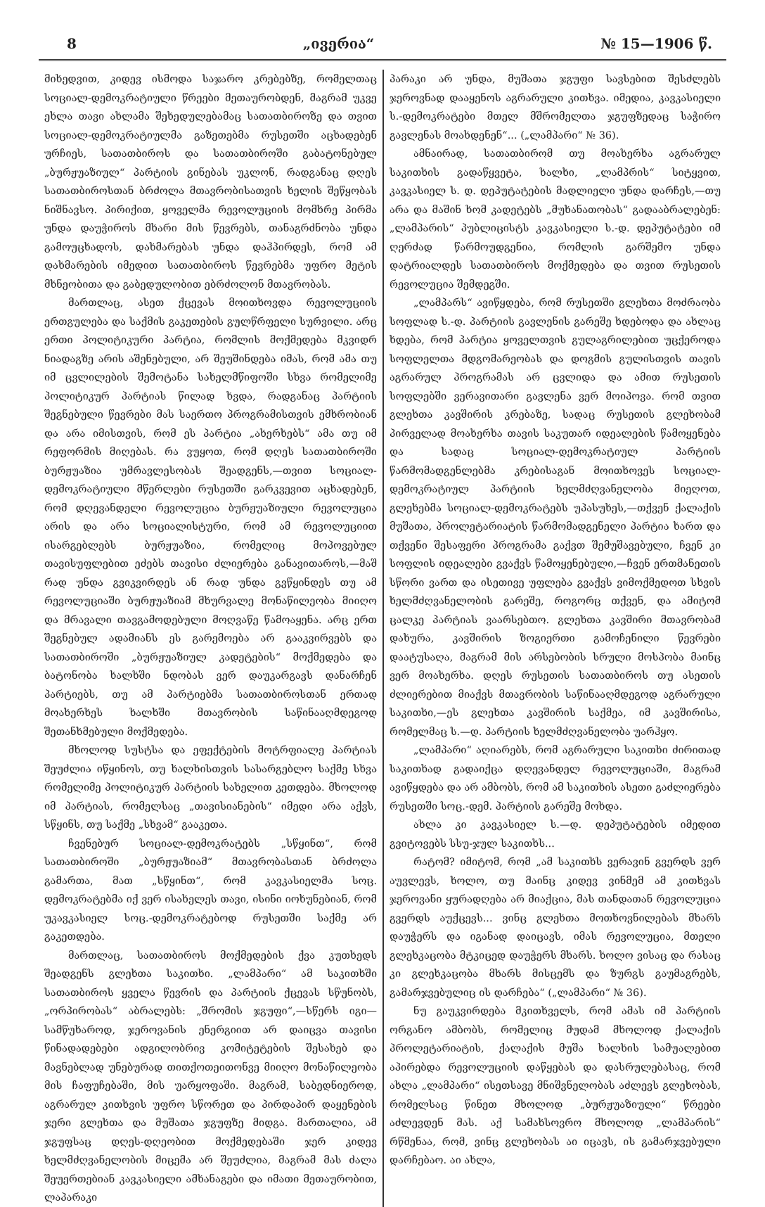8 „ივერია“№ 15—1906 წ.
მიხედვით, კიდევ ისმოდა საჯარო კრებებზე, რომელთაც სოციალ-დემოკრატიული წრეები მეთაურობდენ, მაგრამ უკვე ეხლა თავი ახლამა შეხედულებამაც სათათბიროზე და თვით სოციალ-დემოკრატიულმა გაზეთებმა რუსეთში აცხადებენ ურჩიეს, სათათბიროს და სათათბიროში გაბატონებულ „ბურჟუაზიულ“ პარტიის გინებას უკლონ, რადგანაც დღეს სათათბიროსთან ბრძოლა მთავრობისათვის ხელის შეწყობას ნიშნავსო. პირიქით, ყოველმა რევოლუციის მომხრე პირმა უნდა დაუჭიროს მხარი მის წევრებს, თანაგრძნობა უნდა გამოუცხადოს, დახმარებას უნდა დაჰპირდეს, რომ ამ დახმარების იმედით სათათბიროს წევრებმა უფრო მეტის მხნეობითა და გაბედულობით ებრძოლონ მთავრობას.
მართლაც, ასეთ ქცევას მოითხოვდა რევოლუციის ერთგულება და საქმის გაკეთების გულწრფელი სურვილი. არც ერთი პოლიტიკური პარტია, რომლის მოქმედება მკვიდრ ნიადაგზე არის აშენებული, არ შეუშინდება იმას, რომ ამა თუ იმ ცვლილების შემოტანა სახელმწიფოში სხვა რომელიმე პოლიტიკურ პარტიას წილად ხვდა, რადგანაც პარტიის შეგნებული წევრები მას საერთო პროგრამისთვის ემხრობიან და არა იმისთვის, რომ ეს პარტია „ახერხებს“ ამა თუ იმ რეფორმის მიღებას. რა ვუყოთ, რომ დღეს სათათბიროში ბურჟუაზია უმრავლესობას შეადგენს,—თვით სოციალ-დემოკრატიული მწერლები რუსეთში გარკვევით აცხადებენ, რომ დღევანდელი რევოლუცია ბურჟუაზიული რევოლუცია არის და არა სოციალისტური, რომ ამ რევოლუციით ისარგებლებს ბურჟუაზია, რომელიც მოპოვებულ თავისუფლებით ეძებს თავისი ძლიერება განავითაროს,—მაშ რად უნდა გვიკვირდეს ან რად უნდა გვწყინდეს თუ ამ რევოლუციაში ბურჟუაზიამ მხურვალე მონაწილეობა მიიღო და მრავალი თავგამოდებული მოღვაწე წამოაყენა. არც ერთ შეგნებულ ადამიანს ეს გარემოება არ გააკვირვებს და სათათბიროში „ბურჟუაზიულ კადეტების“ მოქმედება და ბატონობა ხალხში ნდობას ვერ დაუკარგავს დანარჩენ პარტიებს, თუ ამ პარტიებმა სათათბიროსთან ერთად მოახერხეს ხალხში მთავრობის საწინააღმდეგოდ შეთანხმებული მოქმედება.
მხოლოდ სუსტსა და ეფექტების მოტრფიალე პარტიას შეუძლია იწყინოს, თუ ხალხისთვის სასარგებლო საქმე სხვა რომელიმე პოლიტიკურ პარტიის სახელით კეთდება. მხოლოდ იმ პარტიას, რომელსაც „თავისიანების“ იმედი არა აქვს, სწყინს, თუ საქმე „სხვამ“ გააკეთა.
ჩვენებურ სოციალ-დემოკრატებს „სწყინთ“, რომ სათათბიროში „ბურჟუაზიამ“ მთავრობასთან ბრძოლა გამართა, მათ „სწყინთ“, რომ კავკასიელმა სოც. დემოკრატებმა იქ ვერ ისახელეს თავი, ისინი იოხუნებიან, რომ უკავკასიელ სოც.-დემოკრატებოდ რუსეთში საქმე არ გაკეთდება.
მართლაც, სათათბიროს მოქმედების ქვა კუთხედს შეადგენს გლეხთა საკითხი. „ლამპარი“ ამ საკითხში სათათბიროს ყველა წევრის და პარტიის ქცევას სწუნობს, „ორპირობას“ აბრალებს: „შრომის ჯგუფი“,—სწერს იგი—სამწუხაროდ, ჯეროვანის ენერგიით არ დაიცვა თავისი წინადადებები ადგილობრივ კომიტეტების შესახებ და მავნებლად უნებურად თითქოთეითონვე მიიღო მონაწილეობა მის ჩაფუჩებაში, მის უარყოფაში. მაგრამ, საბედნიეროდ, აგრარულ კითხვის უფრო სწორეთ და პირდაპირ დაყენების ჯერი გლეხთა და მუშათა ჯგუფზე მიდგა. მართალია, ამ ჯგუფსაც დღეს-დღეობით მოქმედებაში ჯერ კიდევ ხელმძღვანელობის მიცემა არ შეუძლია, მაგრამ მას ძალა შეუერთებიან კავკასიელი ამხანაგები და იმათი მეთაურობით, ლაპარაკი
პარაკი არ უნდა, მუშათა ჯგუფი სავსებით შესძლებს ჯეროვნად დააყენოს აგრარული კითხვა. იმედია, კავკასიელი ს.-დემოკრატები მთელ მშრომელთა ჯგუფზედაც საჭირო გავლენას მოახდენენ“... („ლამპარი“ № 36).
ამნაირად, სათათბირომ თუ მოახერხა აგრარულ საკითხის გადაწყვეტა, ხალხი, „ლამპრის“ სიტყვით, კავკასიელ ს. დ. დეპუტატების მადლიელი უნდა დარჩეს,—თუ არა და მაშინ ხომ კადეტებს „მუხანათობას“ გადააბრალებენ: „ლამპარის“ პუბლიცისტს კავკასიელი ს.-დ. დეპუტატები იმ ღერძად წარმოუდგენია, რომლის გარშემო უნდა დატრიალდეს სათათბიროს მოქმედება და თვით რუსეთის რევოლუცია შემდეგში.
„ლამპარს“ ავიწყდება, რომ რუსეთში გლეხთა მოძრაობა სოფლად ს.-დ. პარტიის გავლენის გარეშე ხდებოდა და ახლაც ხდება, რომ პარტია ყოველთვის გულაგრილებით უცქეროდა სოფლელთა მდგომარეობას და დოგმის გულისთვის თავის აგრარულ პროგრამას არ ცვლიდა და ამით რუსეთის სოფლებში ვერავითარი გავლენა ვერ მოიპოვა. რომ თვით გლეხთა კავშირის კრებაზე, სადაც რუსეთის გლეხობამ პირველად მოახერხა თავის საკუთარ იდეალების წამოყენება და სადაც სოციალ-დემოკრატიულ პარტიის წარმომადგენლებმა კრებისაგან მოითხოვეს სოციალ-დემოკრატიულ პარტიის ხელმძღვანელობა მიეღოთ, გლეხებმა სოციალ-დემოკრატებს უპასუხეს,—თქვენ ქალაქის მუშათა, პროლეტარიატის წარმომადგენელი პარტია ხართ და თქვენი შესაფერი პროგრამა გაქვთ შემუშავებული, ჩვენ კი სოფლის იდეალები გვაქვს წამოყენებული,—ჩვენ ერთმანეთის სწორი ვართ და ისეთივე უფლება გვაქვს ვიმოქმედოთ სხვის ხელმძღვანელობის გარეშე, როგორც თქვენ, და ამიტომ ცალკე პარტიას ვაარსებთო. გლეხთა კავშირი მთავრობამ დახურა, კავშირის ზოგიერთი გამოჩენილი წევრები დაატუსაღა, მაგრამ მის არსებობის სრული მოსპობა მაინც ვერ მოახერხა. დღეს რუსეთის სათათბიროს თუ ასეთის ძლიერებით მიაქვს მთავრობის საწინააღმდეგოდ აგრარული საკითხი,—ეს გლეხთა კავშირის საქმეა, იმ კავშირისა, რომელმაც ს.—დ. პარტიის ხელმძღვანელობა უარჰყო.
„ლამპარი“ აღიარებს, რომ აგრარული საკითხი ძირითად საკითხად გადაიქცა დღევანდელ რევოლუციაში, მაგრამ ავიწყდება და არ ამბობს, რომ ამ საკითხის ასეთი გაძლიერება რუსეთში სოც.-დემ. პარტიის გარეშე მოხდა.
ახლა კი კავკასიელ ს.—დ. დეპუტატების იმედით გვიტოვებს სსუ-ჯულ საკითხს...
რატომ? იმიტომ, რომ „ამ საკითხს ვერავინ გვერდს ვერ აუვლევს, ხოლო, თუ მაინც კიდევ ვინმემ ამ კითხვას ჯეროვანი ყურადღება არ მიაქცია, მას თანდათან რევოლუცია გვერდს აუქცევს... ვინც გლეხთა მოთხოვნილებას მხარს დაუჭერს და იგანად დაიცავს, იმას რევოლუცია, მთელი გლეხკაცობა მტკიცედ დაუჭერს მხარს. ხოლო ვისაც და რასაც კი გლეხკაცობა მხარს მისცემს და ზურგს გაუმაგრებს, გამარჯვებულიც ის დარჩება“ („ლამპარი“ № 36).
ნუ გაუკვირდება მკითხველს, რომ ამას იმ პარტიის ორგანო ამბობს, რომელიც მუდამ მხოლოდ ქალაქის პროლეტარიატის, ქალაქის მუშა ხალხის სამუალებით აპირებდა რევოლუციის დაწყებას და დასრულებასაც, რომ ახლა „ლამპარი“ ისეთსავე მნიშვნელობას აძლევს გლეხობას, რომელსაც წინეთ მხოლოდ „ბურჟუაზიული“ წრეები აძლევდენ მას. აქ სამახსოვრო მხოლოდ „ლამპარის“ რწმენაა, რომ, ვინც გლეხობას აი იცავს, ის გამარჯვებული დარჩებაო. აი ახლა,